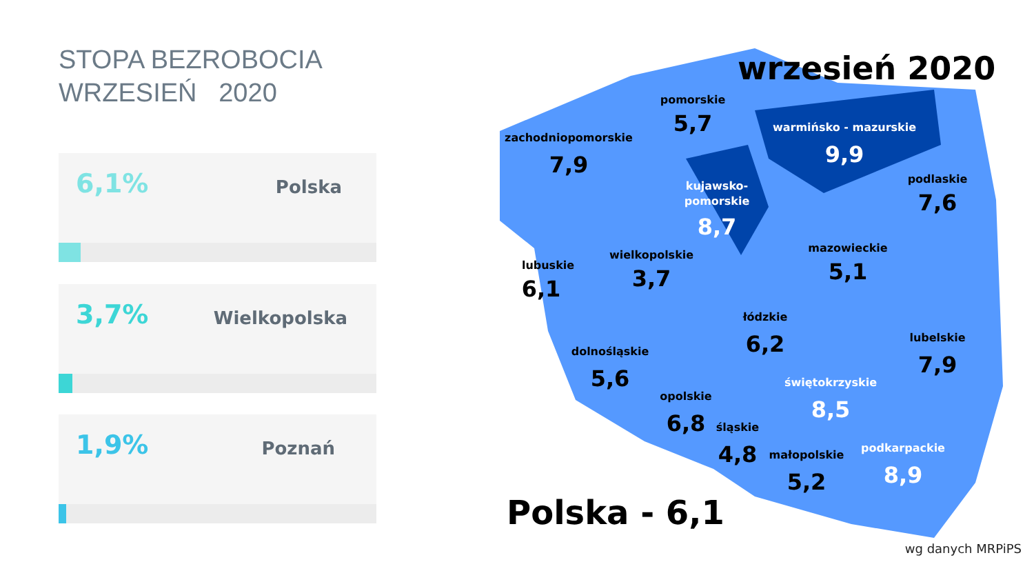STOPA BEZROBOCIA
WRZESIEŃ 2020
6,1% Polska
3,7% Wielkopolska
1,9% Poznań
wrzesień 2020
Polska - 6,1
zachodniopomorskie
7,9
pomorskie
5,7
warmińsko - mazurskie
9,9
kujawsko-
pomorskie
8,7
podlaskie
7,6
lubuskie
6,1
wielkopolskie
3,7
mazowieckie
5,1
łódzkie
6,2
lubelskie
7,9
dolnośląskie
5,6
opolskie
6,8
świętokrzyskie
8,5
śląskie
4,8
małopolskie
5,2
podkarpackie
8,9
wg danych MRPiPS